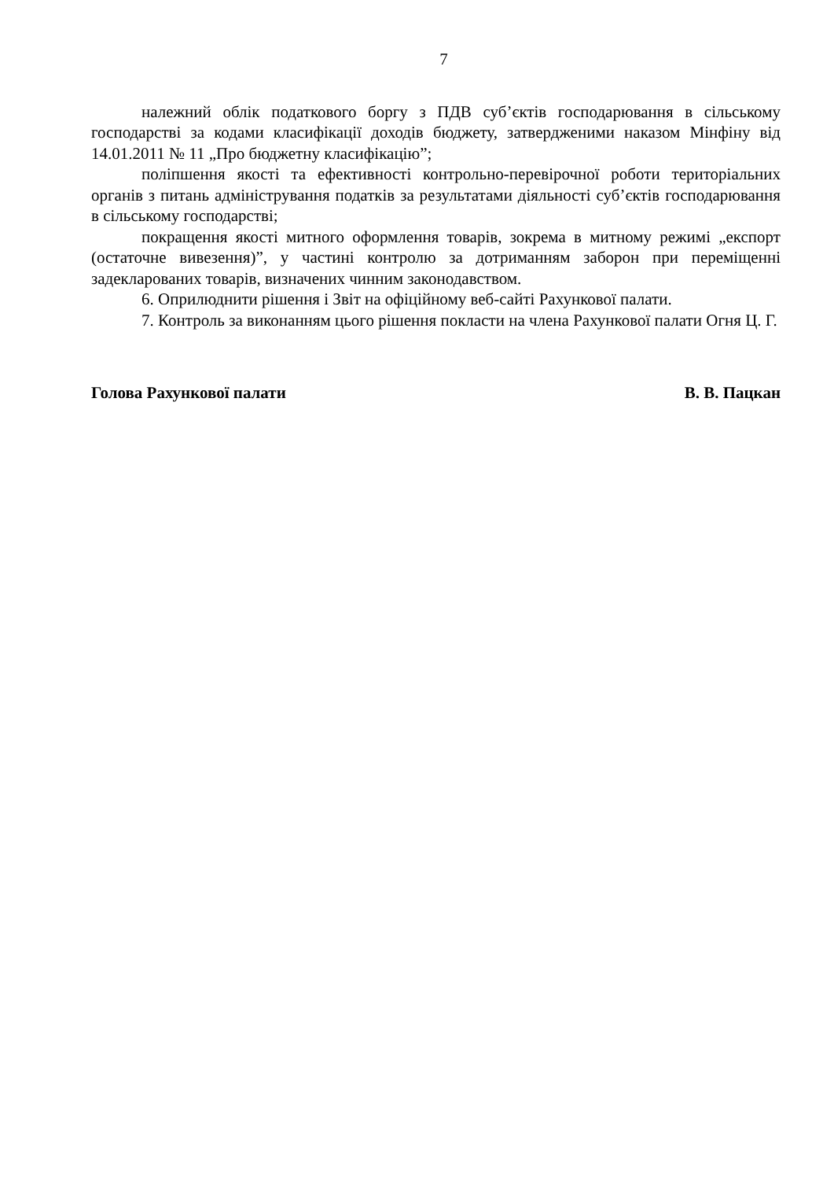7
належний облік податкового боргу з ПДВ суб’єктів господарювання в сільському господарстві за кодами класифікації доходів бюджету, затвердженими наказом Мінфіну від 14.01.2011 № 11 „Про бюджетну класифікацію”;
поліпшення якості та ефективності контрольно-перевірочної роботи територіальних органів з питань адміністрування податків за результатами діяльності суб’єктів господарювання в сільському господарстві;
покращення якості митного оформлення товарів, зокрема в митному режимі „експорт (остаточне вивезення)”, у частині контролю за дотриманням заборон при переміщенні задекларованих товарів, визначених чинним законодавством.
6. Оприлюднити рішення і Звіт на офіційному веб-сайті Рахункової палати.
7. Контроль за виконанням цього рішення покласти на члена Рахункової палати Огня Ц. Г.
Голова Рахункової палати В. В. Пацкан